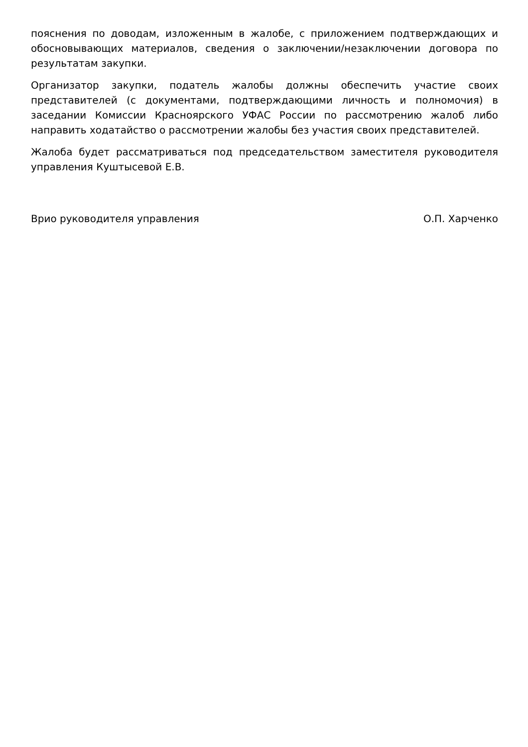пояснения по доводам, изложенным в жалобе, с приложением подтверждающих и обосновывающих материалов, сведения о заключении/незаключении договора по результатам закупки.
Организатор закупки, податель жалобы должны обеспечить участие своих представителей (с документами, подтверждающими личность и полномочия) в заседании Комиссии Красноярского УФАС России по рассмотрению жалоб либо направить ходатайство о рассмотрении жалобы без участия своих представителей.
Жалоба будет рассматриваться под председательством заместителя руководителя управления Куштысевой Е.В.
Врио руководителя управления О.П. Харченко